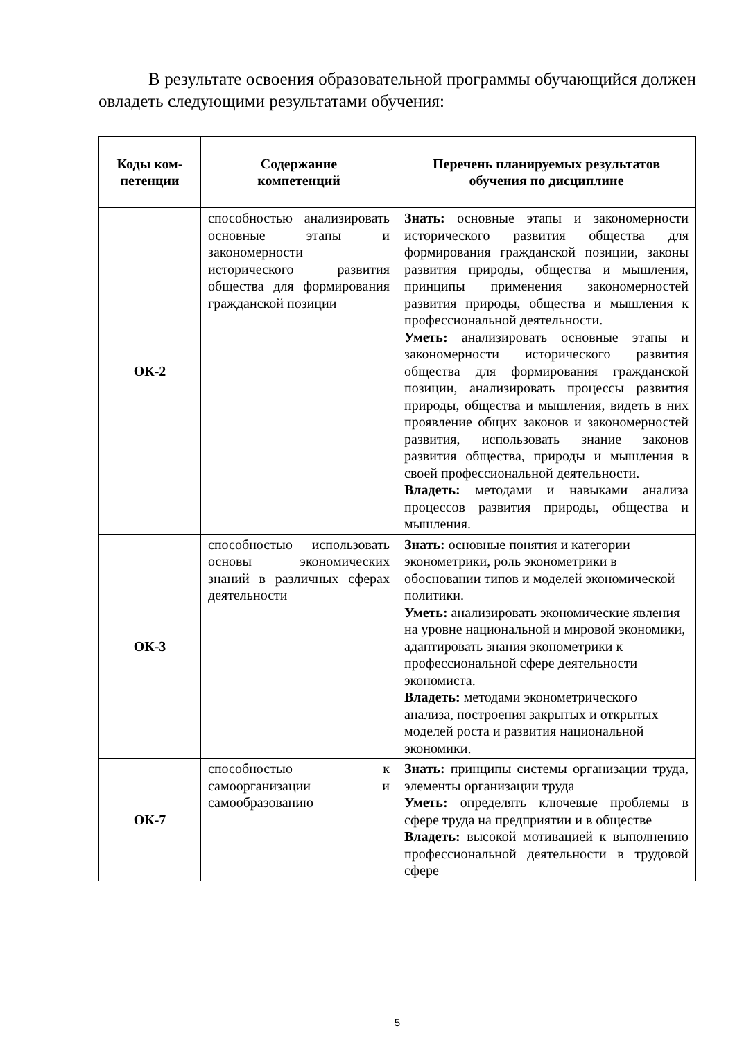В результате освоения образовательной программы обучающийся должен овладеть следующими результатами обучения:
| Коды ком- петенции | Содержание компетенций | Перечень планируемых результатов обучения по дисциплине |
| --- | --- | --- |
| ОК-2 | способностью анализировать основные этапы и закономерности исторического развития общества для формирования гражданской позиции | Знать: основные этапы и закономерности исторического развития общества для формирования гражданской позиции, законы развития природы, общества и мышления, принципы применения закономерностей развития природы, общества и мышления к профессиональной деятельности. Уметь: анализировать основные этапы и закономерности исторического развития общества для формирования гражданской позиции, анализировать процессы развития природы, общества и мышления, видеть в них проявление общих законов и закономерностей развития, использовать знание законов развития общества, природы и мышления в своей профессиональной деятельности. Владеть: методами и навыками анализа процессов развития природы, общества и мышления. |
| ОК-3 | способностью использовать основы экономических знаний в различных сферах деятельности | Знать: основные понятия и категории эконометрики, роль эконометрики в обосновании типов и моделей экономической политики. Уметь: анализировать экономические явления на уровне национальной и мировой экономики, адаптировать знания эконометрики к профессиональной сфере деятельности экономиста. Владеть: методами эконометрического анализа, построения закрытых и открытых моделей роста и развития национальной экономики. |
| ОК-7 | способностью к самоорганизации и самообразованию | Знать: принципы системы организации труда, элементы организации труда Уметь: определять ключевые проблемы в сфере труда на предприятии и в обществе Владеть: высокой мотивацией к выполнению профессиональной деятельности в трудовой сфере |
5